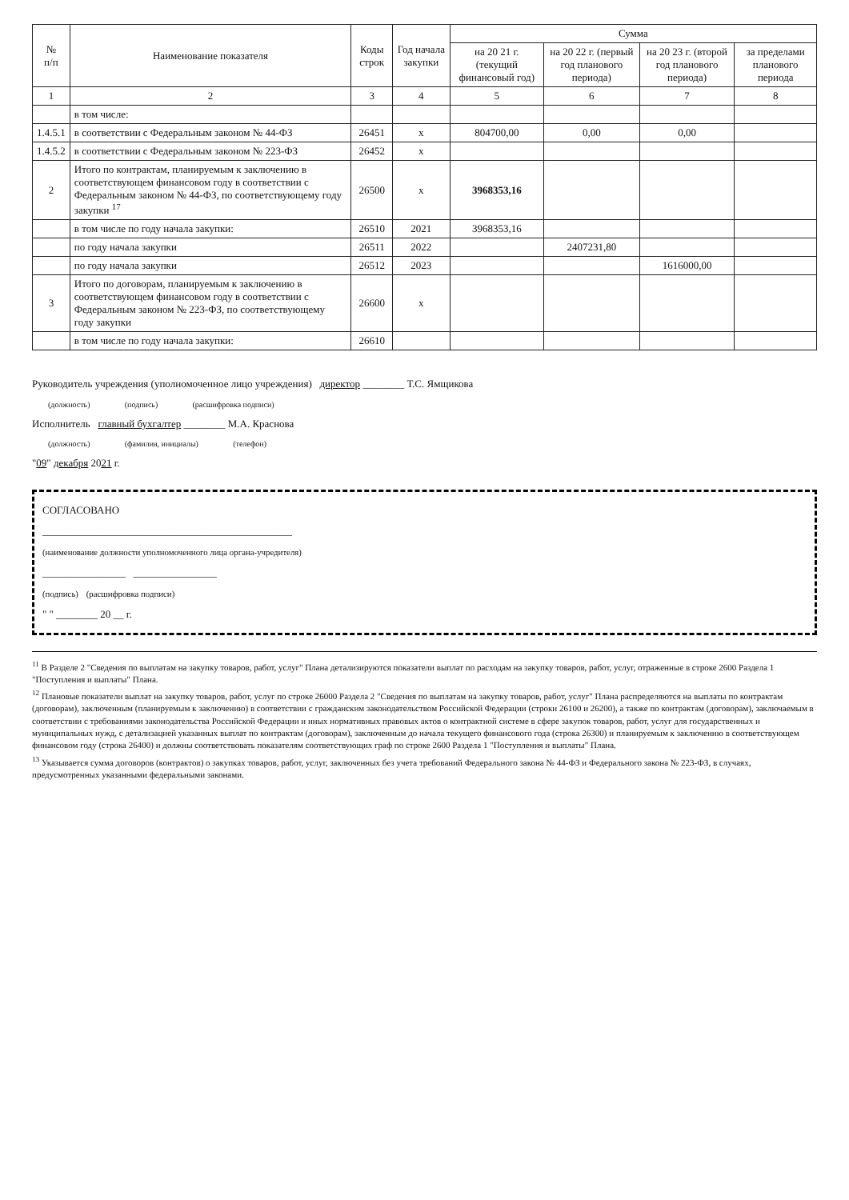| № п/п | Наименование показателя | Коды строк | Год начала закупки | Сумма | | | |
| --- | --- | --- | --- | --- | --- | --- | --- |
| | | | | на 20 21 г. (текущий финансовый год) | на 20 22 г. (первый год планового периода) | на 20 23 г. (второй год планового периода) | за пределами планового периода |
| 1 | 2 | 3 | 4 | 5 | 6 | 7 | 8 |
| | в том числе: | | | | | | |
| 1.4.5.1 | в соответствии с Федеральным законом № 44-ФЗ | 26451 | х | 804700,00 | 0,00 | 0,00 | |
| 1.4.5.2 | в соответствии с Федеральным законом № 223-ФЗ | 26452 | х | | | | |
| 2 | Итого по контрактам, планируемым к заключению в соответствующем финансовом году в соответствии с Федеральным законом № 44-ФЗ, по соответствующему году закупки <sup>17</sup> | 26500 | х | 3968353,16 | | | |
| | в том числе по году начала закупки: | 26510 | 2021 | 3968353,16 | | | |
| | по году начала закупки | 26511 | 2022 | | 2407231,80 | | |
| | по году начала закупки | 26512 | 2023 | | | 1616000,00 | |
| 3 | Итого по договорам, планируемым к заключению в соответствующем финансовом году в соответствии с Федеральным законом № 223-ФЗ, по соответствующему году закупки | 26600 | х | | | | |
| | в том числе по году начала закупки: | 26610 | | | | | |
Руководитель учреждения (уполномоченное лицо учреждения) директор ________ Т.С. Ямщикова
(должность) (подпись) (расшифровка подписи)
Исполнитель главный бухгалтер ________ М.А. Краснова
(должность) (фамилия, инициалы) (телефон)
"09" декабря 2021 г.
СОГЛАСОВАНО
________________________________________________
(наименование должности уполномоченного лица органа-учредителя)
________________ ________________
(подпись) (расшифровка подписи)
" " ________ 20 __ г.
<sup>11</sup> В Разделе 2 "Сведения по выплатам на закупку товаров, работ, услуг" Плана детализируются показатели выплат по расходам на закупку товаров, работ, услуг, отраженные в строке 2600 Раздела 1 "Поступления и выплаты" Плана.
<sup>12</sup> Плановые показатели выплат на закупку товаров, работ, услуг по строке 26000 Раздела 2 "Сведения по выплатам на закупку товаров, работ, услуг" Плана распределяются на выплаты по контрактам (договорам), заключенным (планируемым к заключению) в соответствии с гражданским законодательством Российской Федерации (строки 26100 и 26200), а также по контрактам (договорам), заключаемым в соответствии с требованиями законодательства Российской Федерации и иных нормативных правовых актов о контрактной системе в сфере закупок товаров, работ, услуг для государственных и муниципальных нужд, с детализацией указанных выплат по контрактам (договорам), заключенным до начала текущего финансового года (строка 26300) и планируемым к заключению в соответствующем финансовом году (строка 26400) и должны соответствовать показателям соответствующих граф по строке 2600 Раздела 1 "Поступления и выплаты" Плана.
<sup>13</sup> Указывается сумма договоров (контрактов) о закупках товаров, работ, услуг, заключенных без учета требований Федерального закона № 44-ФЗ и Федерального закона № 223-ФЗ, в случаях, предусмотренных указанными федеральными законами.